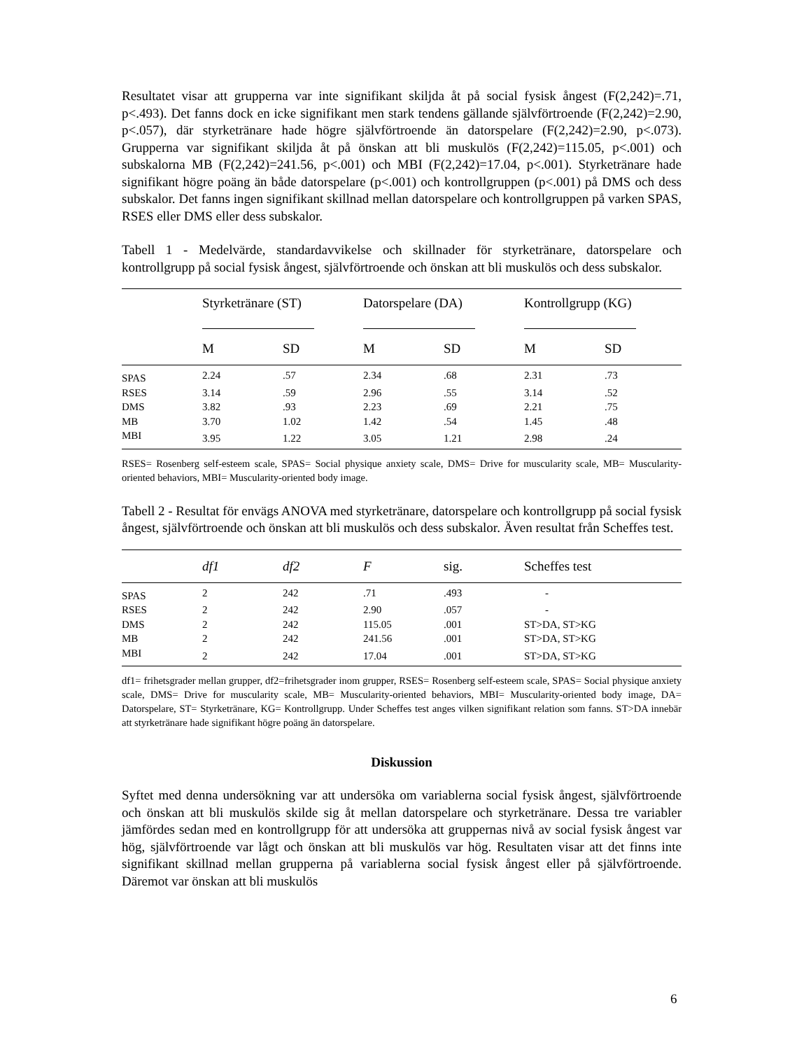Resultatet visar att grupperna var inte signifikant skiljda åt på social fysisk ångest (F(2,242)=.71, p<.493). Det fanns dock en icke signifikant men stark tendens gällande självförtroende (F(2,242)=2.90, p<.057), där styrketränare hade högre självförtroende än datorspelare (F(2,242)=2.90, p<.073). Grupperna var signifikant skiljda åt på önskan att bli muskulös (F(2,242)=115.05, p<.001) och subskalorna MB (F(2,242)=241.56, p<.001) och MBI (F(2,242)=17.04, p<.001). Styrketränare hade signifikant högre poäng än både datorspelare (p<.001) och kontrollgruppen (p<.001) på DMS och dess subskalor. Det fanns ingen signifikant skillnad mellan datorspelare och kontrollgruppen på varken SPAS, RSES eller DMS eller dess subskalor.
Tabell 1 - Medelvärde, standardavvikelse och skillnader för styrketränare, datorspelare och kontrollgrupp på social fysisk ångest, självförtroende och önskan att bli muskulös och dess subskalor.
| | Styrketränare (ST) | | Datorspelare (DA) | | Kontrollgrupp (KG) | |
| --- | --- | --- | --- | --- | --- | --- |
| | M | SD | M | SD | M | SD |
| SPAS | 2.24 | .57 | 2.34 | .68 | 2.31 | .73 |
| RSES | 3.14 | .59 | 2.96 | .55 | 3.14 | .52 |
| DMS | 3.82 | .93 | 2.23 | .69 | 2.21 | .75 |
| MB | 3.70 | 1.02 | 1.42 | .54 | 1.45 | .48 |
| MBI | 3.95 | 1.22 | 3.05 | 1.21 | 2.98 | .24 |
RSES= Rosenberg self-esteem scale, SPAS= Social physique anxiety scale, DMS= Drive for muscularity scale, MB= Muscularity-oriented behaviors, MBI= Muscularity-oriented body image.
Tabell 2 - Resultat för envägs ANOVA med styrketränare, datorspelare och kontrollgrupp på social fysisk ångest, självförtroende och önskan att bli muskulös och dess subskalor. Även resultat från Scheffes test.
| | df1 | df2 | F | sig. | Scheffes test |
| --- | --- | --- | --- | --- | --- |
| SPAS | 2 | 242 | .71 | .493 | - |
| RSES | 2 | 242 | 2.90 | .057 | - |
| DMS | 2 | 242 | 115.05 | .001 | ST>DA, ST>KG |
| MB | 2 | 242 | 241.56 | .001 | ST>DA, ST>KG |
| MBI | 2 | 242 | 17.04 | .001 | ST>DA, ST>KG |
df1= frihetsgrader mellan grupper, df2=frihetsgrader inom grupper, RSES= Rosenberg self-esteem scale, SPAS= Social physique anxiety scale, DMS= Drive for muscularity scale, MB= Muscularity-oriented behaviors, MBI= Muscularity-oriented body image, DA= Datorspelare, ST= Styrketränare, KG= Kontrollgrupp. Under Scheffes test anges vilken signifikant relation som fanns. ST>DA innebär att styrketränare hade signifikant högre poäng än datorspelare.
Diskussion
Syftet med denna undersökning var att undersöka om variablerna social fysisk ångest, självförtroende och önskan att bli muskulös skilde sig åt mellan datorspelare och styrketränare. Dessa tre variabler jämfördes sedan med en kontrollgrupp för att undersöka att gruppernas nivå av social fysisk ångest var hög, självförtroende var lågt och önskan att bli muskulös var hög. Resultaten visar att det finns inte signifikant skillnad mellan grupperna på variablerna social fysisk ångest eller på självförtroende. Däremot var önskan att bli muskulös
6